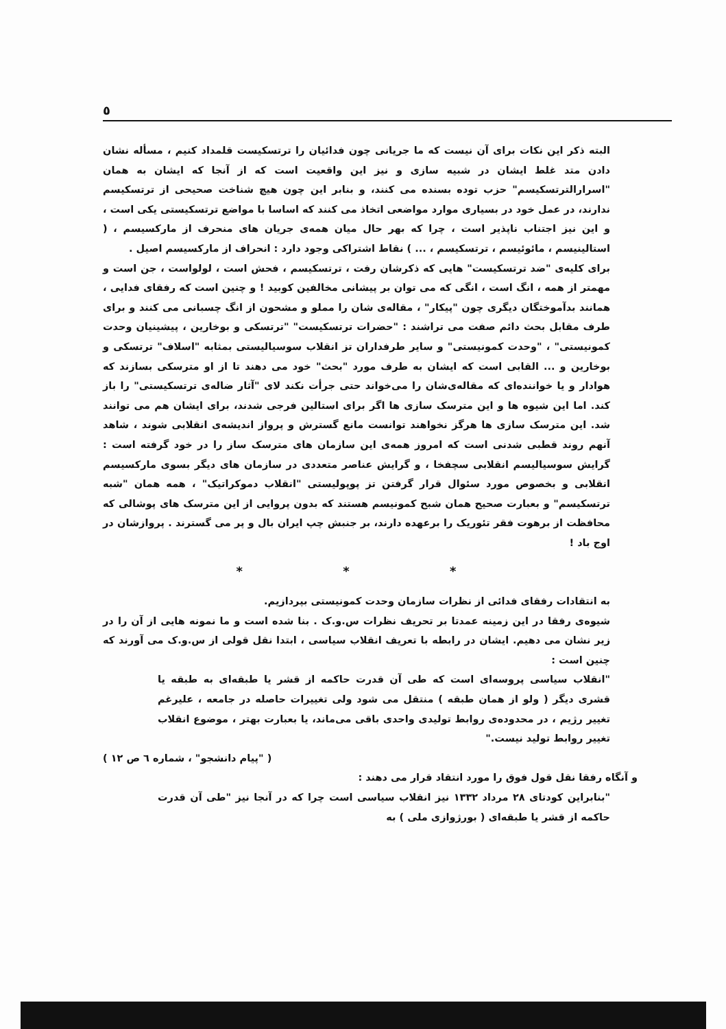٥
البته ذکر این نکات برای آن نیست که ما جریانی چون فدائیان را ترتسکیست قلمداد کنیم ، مسأله نشان دادن متد غلط ایشان در شبیه سازی و نیز این واقعیت است که از آنجا که ایشان به همان "اسرارالترتسکیسم" حزب توده بسنده می کنند، و بنابر این چون هیچ شناخت صحیحی از ترتسکیسم ندارند، در عمل خود در بسیاری موارد مواضعی اتخاذ می کنند که اساسا با مواضع ترتسکیستی یکی است ، و این نیز اجتناب ناپذیر است ، چرا که بهر حال میان همه‌ی جریان های منحرف از مارکسیسم ، ( استالینیسم ، مائوئیسم ، ترتسکیسم ، ... ) نقاط اشتراکی وجود دارد : انحراف از مارکسیسم اصیل .
برای کلیه‌ی "ضد ترتسکیست" هایی که ذکرشان رفت ، ترتسکیسم ، فحش است ، لولواست ، جن است و مهمتر از همه ، انگ است ، انگی که می توان بر پیشانی مخالفین کوبید ! و چنین است که رفقای فدایی ، همانند بدآموختگان دیگری چون "پیکار" ، مقاله‌ی شان را مملو و مشحون از انگ چسبانی می کنند و برای طرف مقابل بحث دائم صفت می تراشند : "حضرات ترتسکیست" "ترتسکی و بوخارین ، پیشینیان وحدت کمونیستی" ، "وحدت کمونیستی" و سایر طرفداران تز انقلاب سوسیالیستی بمثابه "اسلاف" ترتسکی و بوخارین و ... القابی است که ایشان به طرف مورد "بحث" خود می دهند تا از او مترسکی بسازند که هوادار و یا خواننده‌ای که مقاله‌ی‌شان را می‌خواند حتی جرأت نکند لای "آثار ضاله‌ی ترتسکیستی" را باز کند. اما این شیوه ها و این مترسک سازی ها اگر برای استالین فرجی شدند، برای ایشان هم می توانند شد. این مترسک سازی ها هرگز نخواهند توانست مانع گسترش و پرواز اندیشه‌ی انقلابی شوند ، شاهد آنهم روند قطبی شدنی است که امروز همه‌ی این سازمان های مترسک ساز را در خود گرفته است : گرایش سوسیالیسم انقلابی سچفخا ، و گرایش عناصر متعددی در سازمان های دیگر بسوی مارکسیسم انقلابی و بخصوص مورد سئوال قرار گرفتن تز پوپولیستی "انقلاب دموکراتیک" ، همه همان "شبه ترتسکیسم" و بعبارت صحیح همان شبح کمونیسم هستند که بدون پروایی از این مترسک های پوشالی که محافظت از برهوت فقر تئوریک را برعهده دارند، بر جنبش چپ ایران بال و پر می گسترند . پروازشان در اوج باد !
* * *
به انتقادات رفقای فدائی از نظرات سازمان وحدت کمونیستی بپردازیم.
شیوه‌ی رفقا در این زمینه عمدتا بر تحریف نظرات س.و.ک . بنا شده است و ما نمونه هایی از آن را در زیر نشان می دهیم. ایشان در رابطه با تعریف انقلاب سیاسی ، ابتدا نقل قولی از س.و.ک می آورند که چنین است :
"انقلاب سیاسی پروسه‌ای است که طی آن قدرت حاکمه از قشر یا طبقه‌ای به طبقه یا قشری دیگر ( ولو از همان طبقه ) منتقل می شود ولی تغییرات حاصله در جامعه ، علیرغم تغییر رژیم ، در محدوده‌ی روابط تولیدی واحدی باقی می‌ماند، یا بعبارت بهتر ، موضوع انقلاب تغییر روابط تولید نیست."
( "پیام دانشجو" ، شماره ٦ ص ١٢ )
و آنگاه رفقا نقل قول فوق را مورد انتقاد قرار می دهند :
"بنابراین کودتای ٢٨ مرداد ١٣٣٢ نیز انقلاب سیاسی است چرا که در آنجا نیز "طی آن قدرت حاکمه از قشر یا طبقه‌ای ( بورژوازی ملی ) به